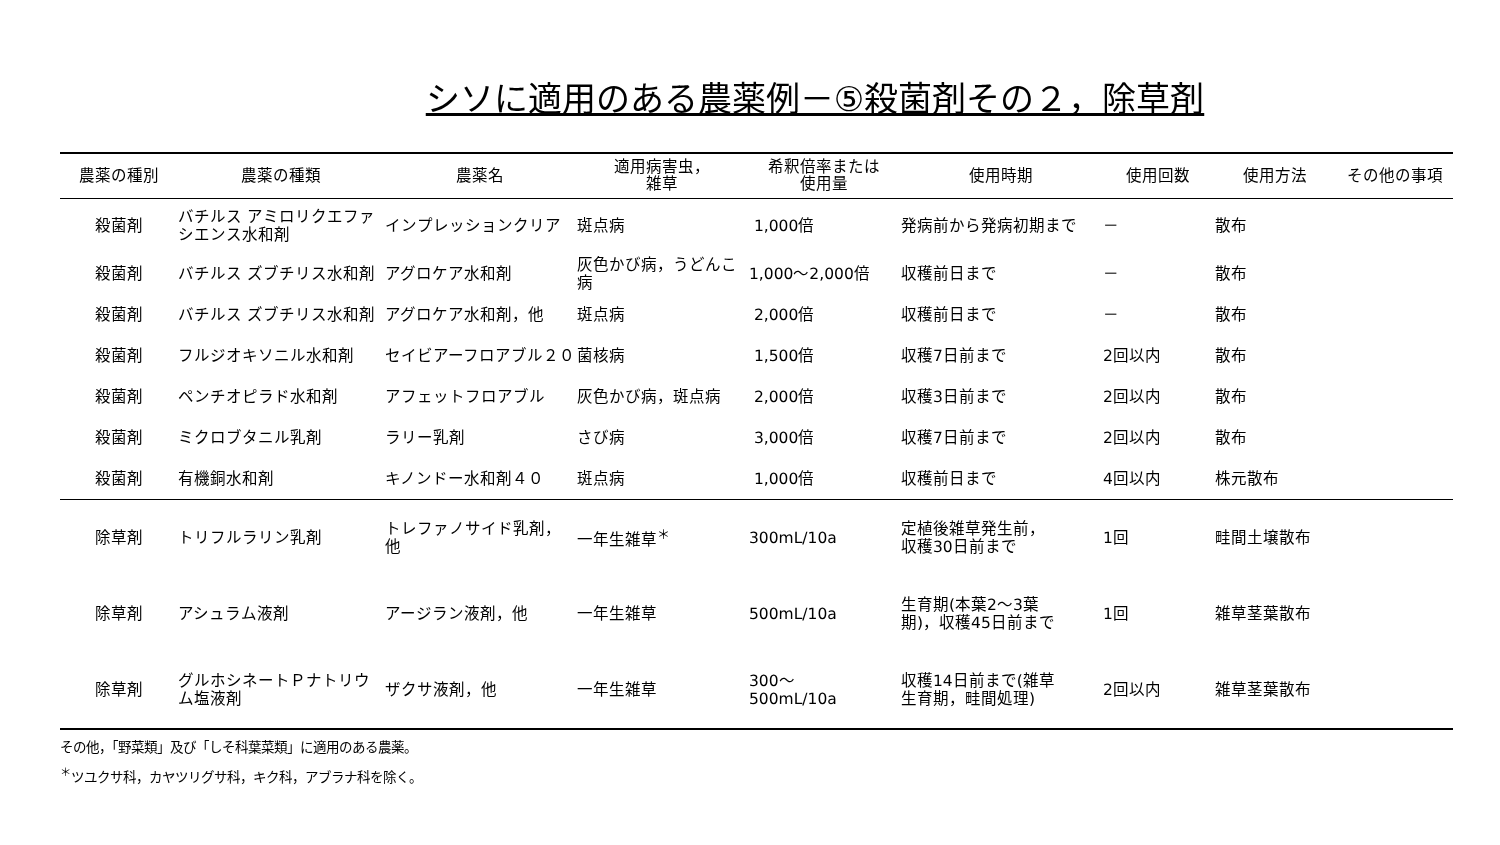シソに適用のある農薬例－⑤殺菌剤その２，除草剤
| 農薬の種別 | 農薬の種類 | 農薬名 | 適用病害虫， 雑草 | 希釈倍率または 使用量 | 使用時期 | 使用回数 | 使用方法 | その他の事項 |
| --- | --- | --- | --- | --- | --- | --- | --- | --- |
| 殺菌剤 | バチルス アミロリクエファシエンス水和剤 | インプレッションクリア | 斑点病 | 1,000倍 | 発病前から発病初期まで | － | 散布 | |
| 殺菌剤 | バチルス ズブチリス水和剤 | アグロケア水和剤 | 灰色かび病，うどんこ病 | 1,000～2,000倍 | 収穫前日まで | － | 散布 | |
| 殺菌剤 | バチルス ズブチリス水和剤 | アグロケア水和剤，他 | 斑点病 | 2,000倍 | 収穫前日まで | － | 散布 | |
| 殺菌剤 | フルジオキソニル水和剤 | セイビアーフロアブル２０ | 菌核病 | 1,500倍 | 収穫7日前まで | 2回以内 | 散布 | |
| 殺菌剤 | ペンチオピラド水和剤 | アフェットフロアブル | 灰色かび病，斑点病 | 2,000倍 | 収穫3日前まで | 2回以内 | 散布 | |
| 殺菌剤 | ミクロブタニル乳剤 | ラリー乳剤 | さび病 | 3,000倍 | 収穫7日前まで | 2回以内 | 散布 | |
| 殺菌剤 | 有機銅水和剤 | キノンドー水和剤４０ | 斑点病 | 1,000倍 | 収穫前日まで | 4回以内 | 株元散布 | |
| 除草剤 | トリフルラリン乳剤 | トレファノサイド乳剤，他 | 一年生雑草<sup>＊</sup> | 300mL/10a | 定植後雑草発生前， 収穫30日前まで | 1回 | 畦間土壌散布 | |
| 除草剤 | アシュラム液剤 | アージラン液剤，他 | 一年生雑草 | 500mL/10a | 生育期(本葉2～3葉 期)，収穫45日前まで | 1回 | 雑草茎葉散布 | |
| 除草剤 | グルホシネートＰナトリウム塩液剤 | ザクサ液剤，他 | 一年生雑草 | 300～ 500mL/10a | 収穫14日前まで(雑草 生育期，畦間処理) | 2回以内 | 雑草茎葉散布 | |
その他，「野菜類」及び「しそ科葉菜類」に適用のある農薬。
<sup>＊</sup>ツユクサ科，カヤツリグサ科，キク科，アブラナ科を除く。